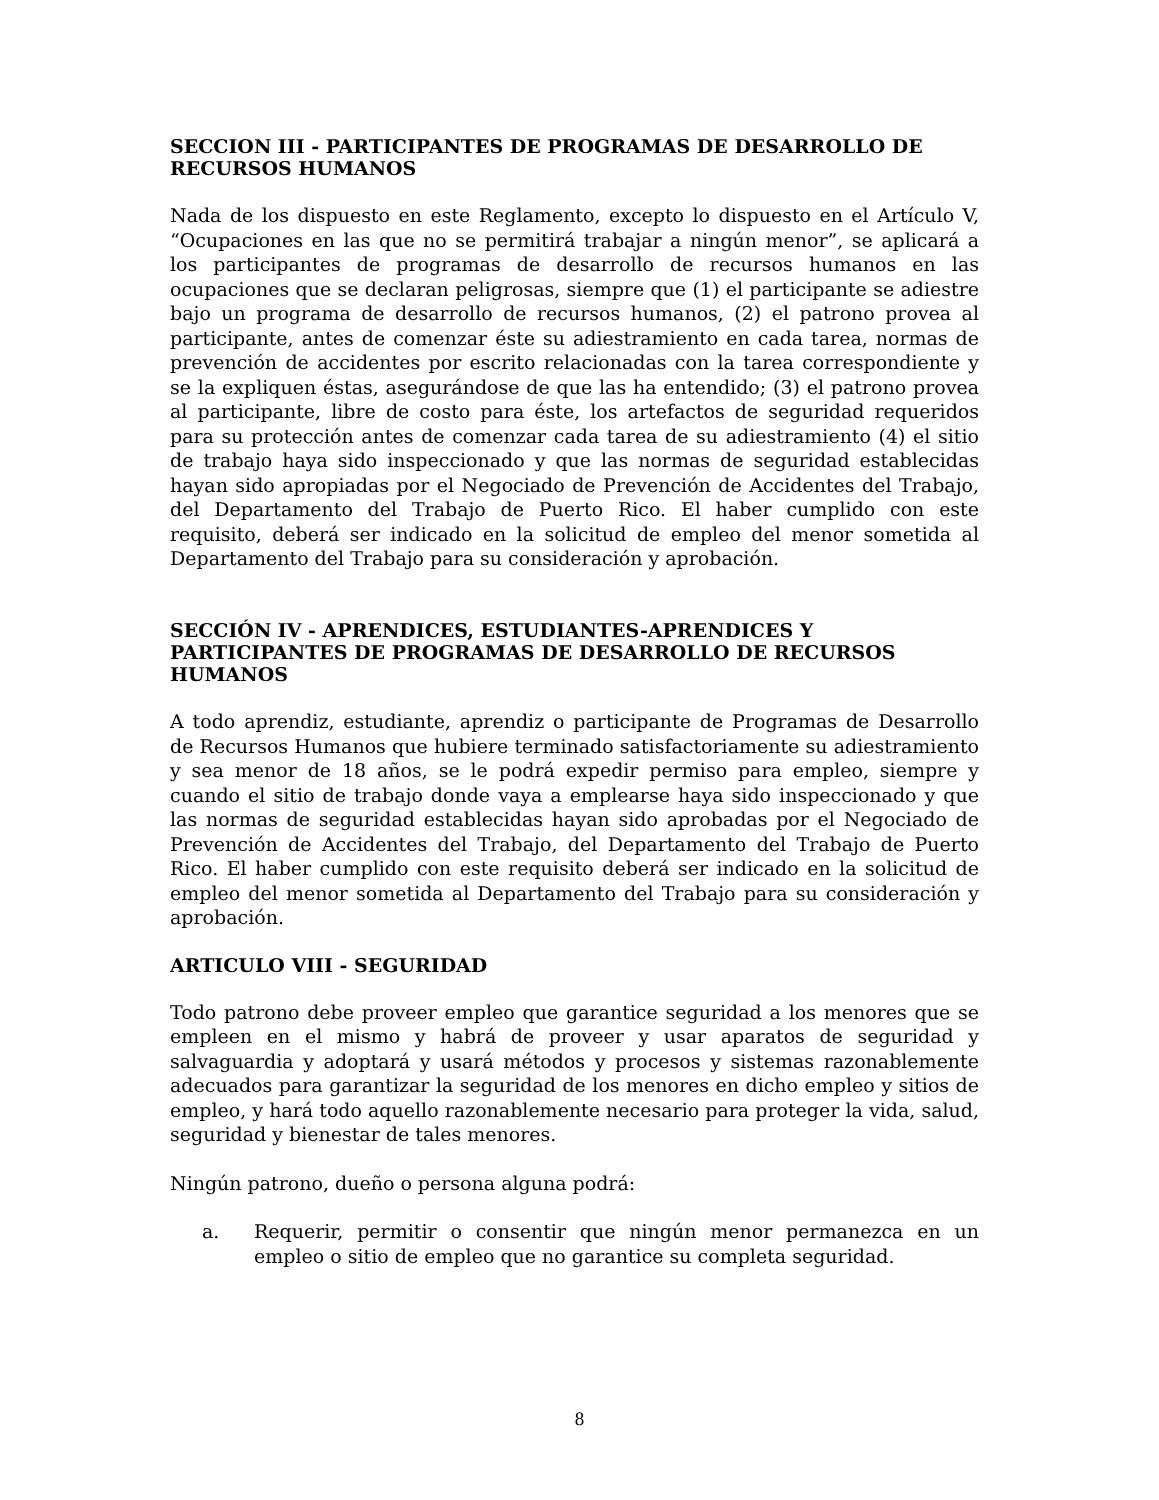SECCION III - PARTICIPANTES DE PROGRAMAS DE DESARROLLO DE RECURSOS HUMANOS
Nada de los dispuesto en este Reglamento, excepto lo dispuesto en el Artículo V, “Ocupaciones en las que no se permitirá trabajar a ningún menor”, se aplicará a los participantes de programas de desarrollo de recursos humanos en las ocupaciones que se declaran peligrosas, siempre que (1) el participante se adiestre bajo un programa de desarrollo de recursos humanos, (2) el patrono provea al participante, antes de comenzar éste su adiestramiento en cada tarea, normas de prevención de accidentes por escrito relacionadas con la tarea correspondiente y se la expliquen éstas, asegurándose de que las ha entendido; (3) el patrono provea al participante, libre de costo para éste, los artefactos de seguridad requeridos para su protección antes de comenzar cada tarea de su adiestramiento (4) el sitio de trabajo haya sido inspeccionado y que las normas de seguridad establecidas hayan sido apropiadas por el Negociado de Prevención de Accidentes del Trabajo, del Departamento del Trabajo de Puerto Rico. El haber cumplido con este requisito, deberá ser indicado en la solicitud de empleo del menor sometida al Departamento del Trabajo para su consideración y aprobación.
SECCIÓN IV - APRENDICES, ESTUDIANTES-APRENDICES Y PARTICIPANTES DE PROGRAMAS DE DESARROLLO DE RECURSOS HUMANOS
A todo aprendiz, estudiante, aprendiz o participante de Programas de Desarrollo de Recursos Humanos que hubiere terminado satisfactoriamente su adiestramiento y sea menor de 18 años, se le podrá expedir permiso para empleo, siempre y cuando el sitio de trabajo donde vaya a emplearse haya sido inspeccionado y que las normas de seguridad establecidas hayan sido aprobadas por el Negociado de Prevención de Accidentes del Trabajo, del Departamento del Trabajo de Puerto Rico. El haber cumplido con este requisito deberá ser indicado en la solicitud de empleo del menor sometida al Departamento del Trabajo para su consideración y aprobación.
ARTICULO VIII - SEGURIDAD
Todo patrono debe proveer empleo que garantice seguridad a los menores que se empleen en el mismo y habrá de proveer y usar aparatos de seguridad y salvaguardia y adoptará y usará métodos y procesos y sistemas razonablemente adecuados para garantizar la seguridad de los menores en dicho empleo y sitios de empleo, y hará todo aquello razonablemente necesario para proteger la vida, salud, seguridad y bienestar de tales menores.
Ningún patrono, dueño o persona alguna podrá:
a. Requerir, permitir o consentir que ningún menor permanezca en un empleo o sitio de empleo que no garantice su completa seguridad.
8